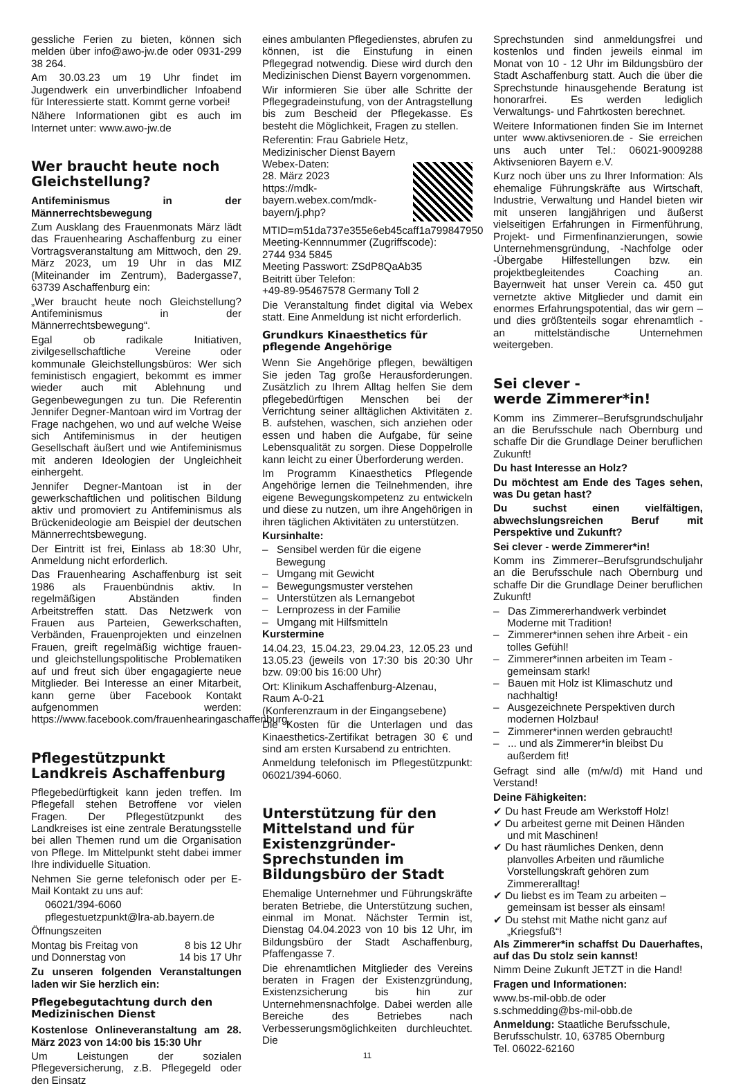gessliche Ferien zu bieten, können sich melden über info@awo-jw.de oder 0931-299 38 264.
Am 30.03.23 um 19 Uhr findet im Jugendwerk ein unverbindlicher Infoabend für Interessierte statt. Kommt gerne vorbei!
Nähere Informationen gibt es auch im Internet unter: www.awo-jw.de
Wer braucht heute noch Gleichstellung?
Antifeminismus in der Männerrechtsbewegung
Zum Ausklang des Frauenmonats März lädt das Frauenhearing Aschaffenburg zu einer Vortragsveranstaltung am Mittwoch, den 29. März 2023, um 19 Uhr in das MIZ (Miteinander im Zentrum), Badergasse7, 63739 Aschaffenburg ein:
„Wer braucht heute noch Gleichstellung? Antifeminismus in der Männerrechtsbewegung“.
Egal ob radikale Initiativen, zivilgesellschaftliche Vereine oder kommunale Gleichstellungsbüros: Wer sich feministisch engagiert, bekommt es immer wieder auch mit Ablehnung und Gegenbewegungen zu tun. Die Referentin Jennifer Degner-Mantoan wird im Vortrag der Frage nachgehen, wo und auf welche Weise sich Antifeminismus in der heutigen Gesellschaft äußert und wie Antifeminismus mit anderen Ideologien der Ungleichheit einhergeht.
Jennifer Degner-Mantoan ist in der gewerkschaftlichen und politischen Bildung aktiv und promoviert zu Antifeminismus als Brückenideologie am Beispiel der deutschen Männerrechtsbewegung.
Der Eintritt ist frei, Einlass ab 18:30 Uhr, Anmeldung nicht erforderlich.
Das Frauenhearing Aschaffenburg ist seit 1986 als Frauenbündnis aktiv. In regelmäßigen Abständen finden Arbeitstreffen statt. Das Netzwerk von Frauen aus Parteien, Gewerkschaften, Verbänden, Frauenprojekten und einzelnen Frauen, greift regelmäßig wichtige frauen- und gleichstellungspolitische Problematiken auf und freut sich über engagagierte neue Mitglieder. Bei Interesse an einer Mitarbeit, kann gerne über Facebook Kontakt aufgenommen werden: https://www.facebook.com/frauenhearingaschaffenburg.
Pflegestützpunkt Landkreis Aschaffenburg
Pflegebedürftigkeit kann jeden treffen. Im Pflegefall stehen Betroffene vor vielen Fragen. Der Pflegestützpunkt des Landkreises ist eine zentrale Beratungsstelle bei allen Themen rund um die Organisation von Pflege. Im Mittelpunkt steht dabei immer Ihre individuelle Situation.
Nehmen Sie gerne telefonisch oder per E-Mail Kontakt zu uns auf:
06021/394-6060
pflegestuetzpunkt@lra-ab.bayern.de
Öffnungszeiten
Montag bis Freitag von 8 bis 12 Uhr
und Donnerstag von 14 bis 17 Uhr
Zu unseren folgenden Veranstaltungen laden wir Sie herzlich ein:
Pflegebegutachtung durch den Medizinischen Dienst
Kostenlose Onlineveranstaltung am 28. März 2023 von 14:00 bis 15:30 Uhr
Um Leistungen der sozialen Pflegeversicherung, z.B. Pflegegeld oder den Einsatz
eines ambulanten Pflegedienstes, abrufen zu können, ist die Einstufung in einen Pflegegrad notwendig. Diese wird durch den Medizinischen Dienst Bayern vorgenommen.
Wir informieren Sie über alle Schritte der Pflegegradeinstufung, von der Antragstellung bis zum Bescheid der Pflegekasse. Es besteht die Möglichkeit, Fragen zu stellen.
Referentin: Frau Gabriele Hetz,
Medizinischer Dienst Bayern
Webex-Daten:
28. März 2023
https://mdk-bayern.webex.com/mdk-bayern/j.php?MTID=m51da737e355e6eb45caff1a799847950
Meeting-Kennnummer (Zugriffscode):
2744 934 5845
Meeting Passwort: ZSdP8QaAb35
Beitritt über Telefon:
+49-89-95467578 Germany Toll 2
Die Veranstaltung findet digital via Webex statt. Eine Anmeldung ist nicht erforderlich.
Grundkurs Kinaesthetics für pflegende Angehörige
Wenn Sie Angehörige pflegen, bewältigen Sie jeden Tag große Herausforderungen. Zusätzlich zu Ihrem Alltag helfen Sie dem pflegebedürftigen Menschen bei der Verrichtung seiner alltäglichen Aktivitäten z. B. aufstehen, waschen, sich anziehen oder essen und haben die Aufgabe, für seine Lebensqualität zu sorgen. Diese Doppelrolle kann leicht zu einer Überforderung werden.
Im Programm Kinaesthetics Pflegende Angehörige lernen die Teilnehmenden, ihre eigene Bewegungskompetenz zu entwickeln und diese zu nutzen, um ihre Angehörigen in ihren täglichen Aktivitäten zu unterstützen.
Kursinhalte:
– Sensibel werden für die eigene Bewegung
– Umgang mit Gewicht
– Bewegungsmuster verstehen
– Unterstützen als Lernangebot
– Lernprozess in der Familie
– Umgang mit Hilfsmitteln
Kurstermine
14.04.23, 15.04.23, 29.04.23, 12.05.23 und 13.05.23 (jeweils von 17:30 bis 20:30 Uhr bzw. 09:00 bis 16:00 Uhr)
Ort: Klinikum Aschaffenburg-Alzenau,
Raum A-0-21
(Konferenzraum in der Eingangsebene)
Die Kosten für die Unterlagen und das Kinaesthetics-Zertifikat betragen 30 € und sind am ersten Kursabend zu entrichten.
Anmeldung telefonisch im Pflegestützpunkt: 06021/394-6060.
Unterstützung für den Mittelstand und für Existenzgründer- Sprechstunden im Bildungsbüro der Stadt
Ehemalige Unternehmer und Führungskräfte beraten Betriebe, die Unterstützung suchen, einmal im Monat. Nächster Termin ist, Dienstag 04.04.2023 von 10 bis 12 Uhr, im Bildungsbüro der Stadt Aschaffenburg, Pfaffengasse 7.
Die ehrenamtlichen Mitglieder des Vereins beraten in Fragen der Existenzgründung, Existenzsicherung bis hin zur Unternehmensnachfolge. Dabei werden alle Bereiche des Betriebes nach Verbesserungsmöglichkeiten durchleuchtet. Die
11
Sprechstunden sind anmeldungsfrei und kostenlos und finden jeweils einmal im Monat von 10 - 12 Uhr im Bildungsbüro der Stadt Aschaffenburg statt. Auch die über die Sprechstunde hinausgehende Beratung ist honorarfrei. Es werden lediglich Verwaltungs- und Fahrtkosten berechnet.
Weitere Informationen finden Sie im Internet unter www.aktivsenioren.de - Sie erreichen uns auch unter Tel.: 06021-9009288 Aktivsenioren Bayern e.V.
Kurz noch über uns zu Ihrer Information: Als ehemalige Führungskräfte aus Wirtschaft, Industrie, Verwaltung und Handel bieten wir mit unseren langjährigen und äußerst vielseitigen Erfahrungen in Firmenführung, Projekt- und Firmenfinanzierungen, sowie Unternehmensgründung, -Nachfolge oder -Übergabe Hilfestellungen bzw. ein projektbegleitendes Coaching an. Bayernweit hat unser Verein ca. 450 gut vernetzte aktive Mitglieder und damit ein enormes Erfahrungspotential, das wir gern – und dies größtenteils sogar ehrenamtlich - an mittelständische Unternehmen weitergeben.
Sei clever -
werde Zimmerer*in!
Komm ins Zimmerer–Berufsgrundschuljahr an die Berufsschule nach Obernburg und schaffe Dir die Grundlage Deiner beruflichen Zukunft!
Du hast Interesse an Holz?
Du möchtest am Ende des Tages sehen, was Du getan hast?
Du suchst einen vielfältigen, abwechslungsreichen Beruf mit Perspektive und Zukunft?
Sei clever - werde Zimmerer*in!
Komm ins Zimmerer–Berufsgrundschuljahr an die Berufsschule nach Obernburg und schaffe Dir die Grundlage Deiner beruflichen Zukunft!
– Das Zimmererhandwerk verbindet Moderne mit Tradition!
– Zimmerer*innen sehen ihre Arbeit - ein tolles Gefühl!
– Zimmerer*innen arbeiten im Team - gemeinsam stark!
– Bauen mit Holz ist Klimaschutz und nachhaltig!
– Ausgezeichnete Perspektiven durch modernen Holzbau!
– Zimmerer*innen werden gebraucht!
– ... und als Zimmerer*in bleibst Du außerdem fit!
Gefragt sind alle (m/w/d) mit Hand und Verstand!
Deine Fähigkeiten:
✔ Du hast Freude am Werkstoff Holz!
✔ Du arbeitest gerne mit Deinen Händen und mit Maschinen!
✔ Du hast räumliches Denken, denn planvolles Arbeiten und räumliche Vorstellungskraft gehören zum Zimmereralltag!
✔ Du liebst es im Team zu arbeiten – gemeinsam ist besser als einsam!
✔ Du stehst mit Mathe nicht ganz auf „Kriegsfuß“!
Als Zimmerer*in schaffst Du Dauerhaftes, auf das Du stolz sein kannst!
Nimm Deine Zukunft JETZT in die Hand!
Fragen und Informationen:
www.bs-mil-obb.de oder
s.schmedding@bs-mil-obb.de
Anmeldung: Staatliche Berufsschule, Berufsschulstr. 10, 63785 Obernburg
Tel. 06022-62160